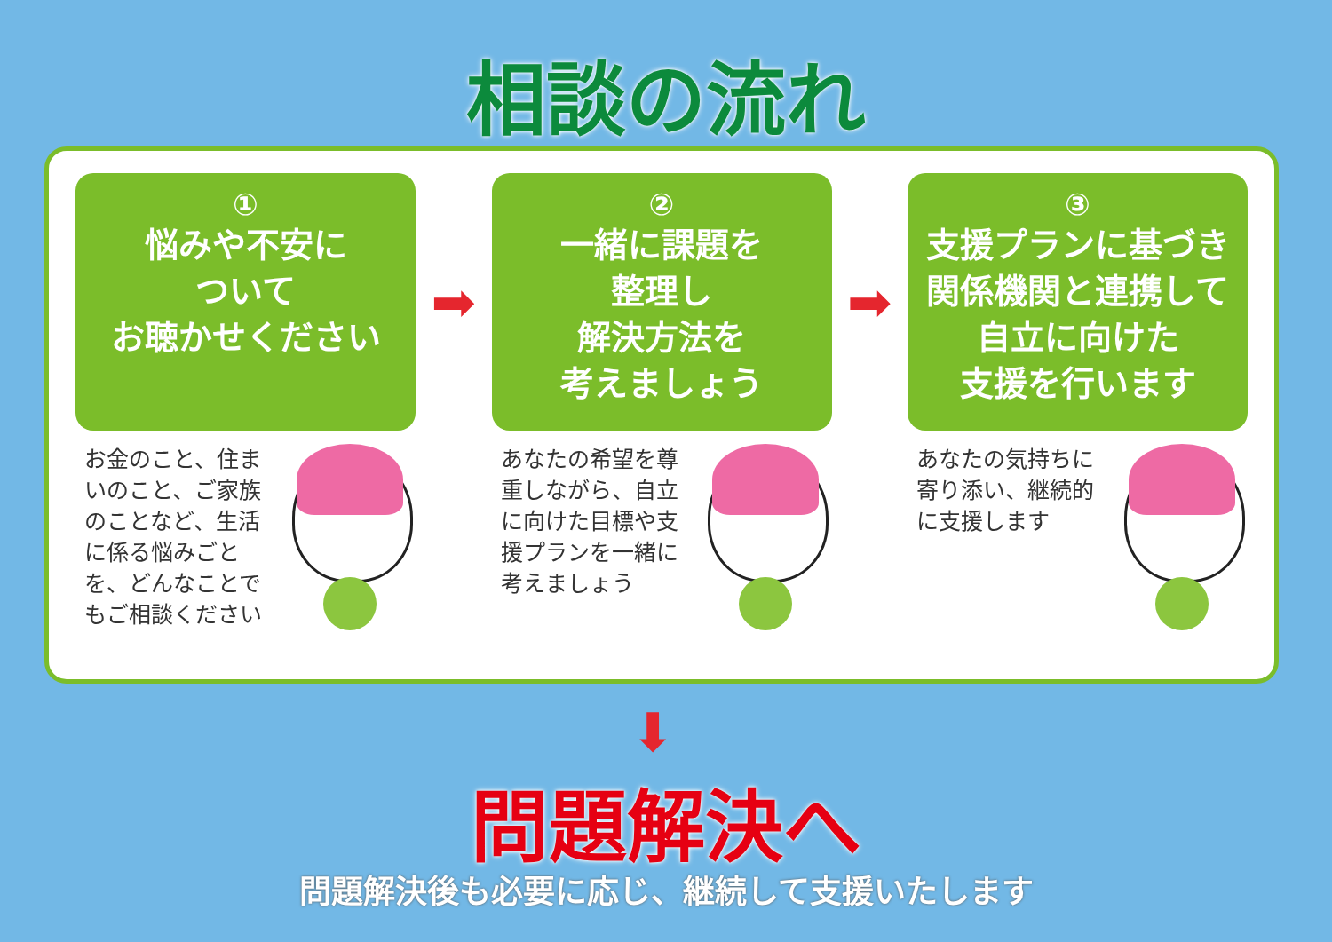相談の流れ
①
悩みや不安に
ついて
お聴かせください
お金のこと、住まいのこと、ご家族のことなど、生活に係る悩みごとを、どんなことでもご相談ください
➡
②
一緒に課題を
整理し
解決方法を
考えましょう
あなたの希望を尊重しながら、自立に向けた目標や支援プランを一緒に考えましょう
➡
③
支援プランに基づき
関係機関と連携して
自立に向けた
支援を行います
あなたの気持ちに寄り添い、継続的に支援します
⬇
問題解決へ
問題解決後も必要に応じ、継続して支援いたします